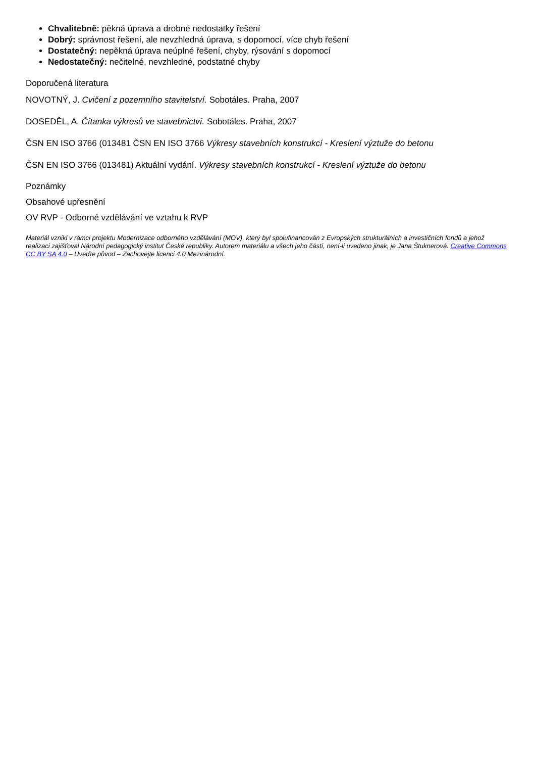Chvalitebně: pěkná úprava a drobné nedostatky řešení
Dobrý: správnost řešení, ale nevzhledná úprava, s dopomocí, více chyb řešení
Dostatečný: nepěkná úprava neúplné řešení, chyby, rýsování s dopomocí
Nedostatečný: nečitelné, nevzhledné, podstatné chyby
Doporučená literatura
NOVOTNÝ, J. Cvičení z pozemního stavitelství. Sobotáles. Praha, 2007
DOSEDĚL, A. Čítanka výkresů ve stavebnictví. Sobotáles. Praha, 2007
ČSN EN ISO 3766 (013481 ČSN EN ISO 3766 Výkresy stavebních konstrukcí - Kreslení výztuže do betonu
ČSN EN ISO 3766 (013481) Aktuální vydání. Výkresy stavebních konstrukcí - Kreslení výztuže do betonu
Poznámky
Obsahové upřesnění
OV RVP - Odborné vzdělávání ve vztahu k RVP
Materiál vznikl v rámci projektu Modernizace odborného vzdělávání (MOV), který byl spolufinancován z Evropských strukturálních a investičních fondů a jehož realizaci zajišťoval Národní pedagogický institut České republiky. Autorem materiálu a všech jeho částí, není-li uvedeno jinak, je Jana Štuknerová. Creative Commons CC BY SA 4.0 – Uveďte původ – Zachovejte licenci 4.0 Mezinárodní.